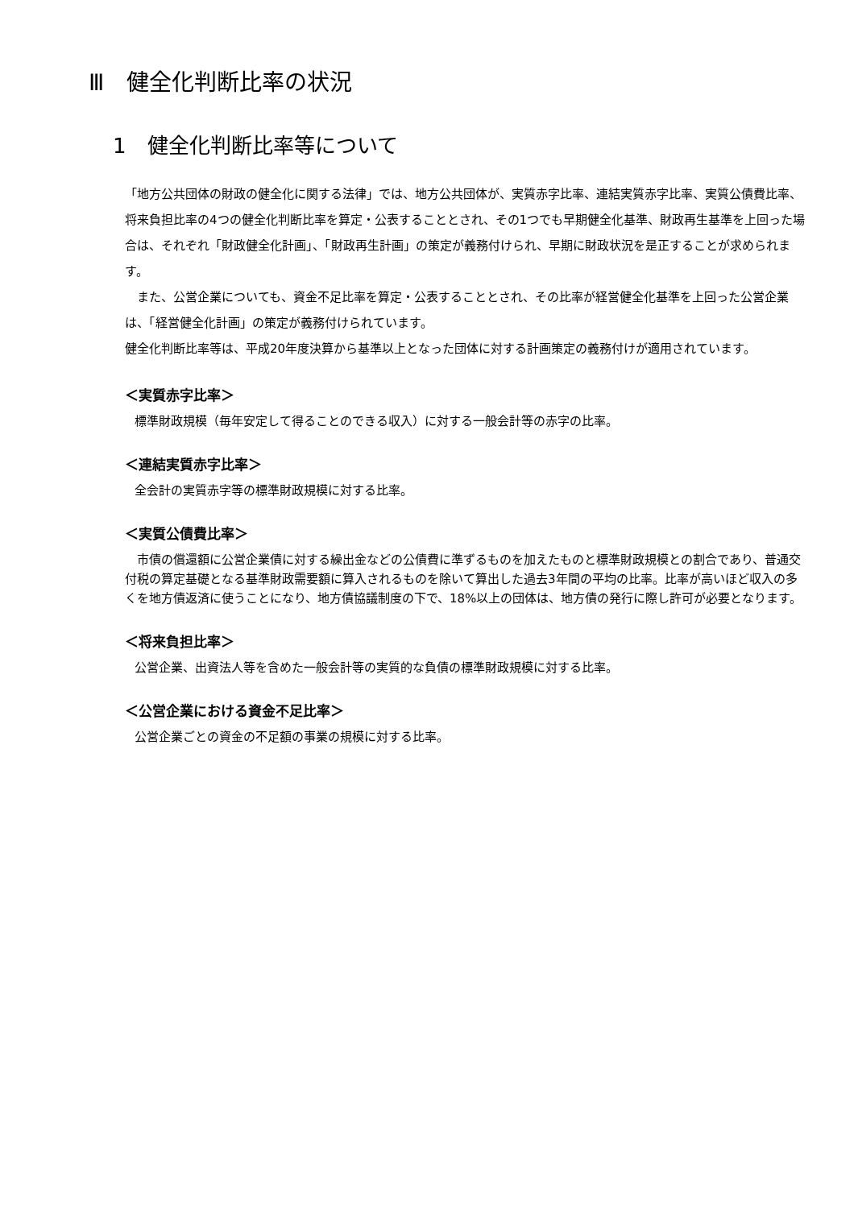Ⅲ　健全化判断比率の状況
1　健全化判断比率等について
「地方公共団体の財政の健全化に関する法律」では、地方公共団体が、実質赤字比率、連結実質赤字比率、実質公債費比率、将来負担比率の4つの健全化判断比率を算定・公表することとされ、その1つでも早期健全化基準、財政再生基準を上回った場合は、それぞれ「財政健全化計画」、「財政再生計画」の策定が義務付けられ、早期に財政状況を是正することが求められます。
　また、公営企業についても、資金不足比率を算定・公表することとされ、その比率が経営健全化基準を上回った公営企業は、「経営健全化計画」の策定が義務付けられています。
健全化判断比率等は、平成20年度決算から基準以上となった団体に対する計画策定の義務付けが適用されています。
＜実質赤字比率＞
標準財政規模（毎年安定して得ることのできる収入）に対する一般会計等の赤字の比率。
＜連結実質赤字比率＞
全会計の実質赤字等の標準財政規模に対する比率。
＜実質公債費比率＞
　市債の償還額に公営企業債に対する繰出金などの公債費に準ずるものを加えたものと標準財政規模との割合であり、普通交付税の算定基礎となる基準財政需要額に算入されるものを除いて算出した過去3年間の平均の比率。比率が高いほど収入の多くを地方債返済に使うことになり、地方債協議制度の下で、18%以上の団体は、地方債の発行に際し許可が必要となります。
＜将来負担比率＞
公営企業、出資法人等を含めた一般会計等の実質的な負債の標準財政規模に対する比率。
＜公営企業における資金不足比率＞
公営企業ごとの資金の不足額の事業の規模に対する比率。